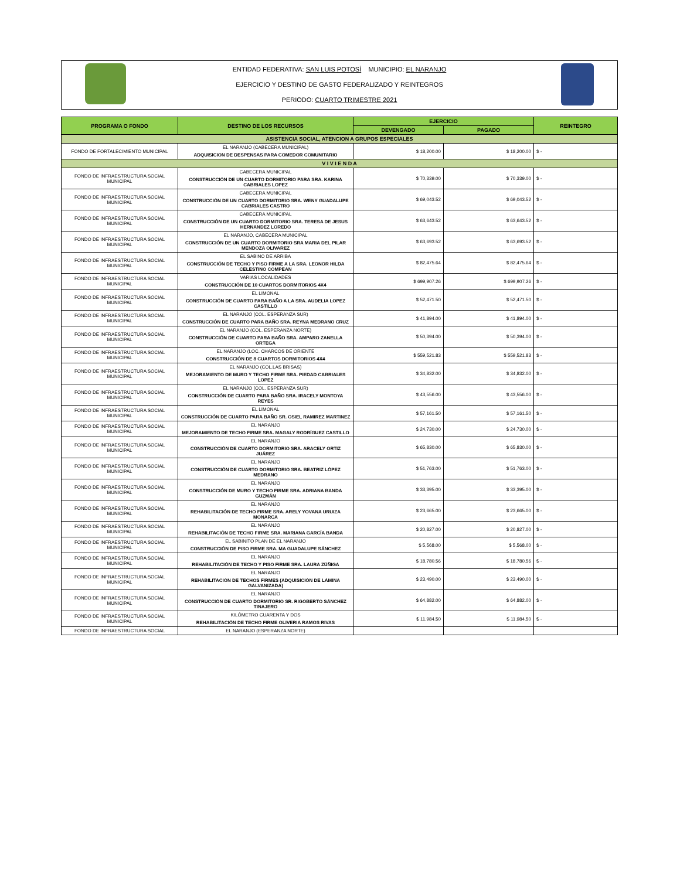ENTIDAD FEDERATIVA: SAN LUIS POTOSÍ MUNICIPIO: EL NARANJO
EJERCICIO Y DESTINO DE GASTO FEDERALIZADO Y REINTEGROS
PERIODO: CUARTO TRIMESTRE 2021
| PROGRAMA O FONDO | DESTINO DE LOS RECURSOS | EJERCICIO | | REINTEGRO |
| --- | --- | --- | --- | --- |
| | | DEVENGADO | PAGADO | |
| ASISTENCIA SOCIAL, ATENCION A GRUPOS ESPECIALES | | | | |
| FONDO DE FORTALECIMIENTO MUNICIPAL | EL NARANJO (CABECERA MUNICIPAL) ADQUISICION DE DESPENSAS PARA COMEDOR COMUNITARIO | $ 18,200.00 | $ 18,200.00 | $ - |
| V I V I E N D A | | | | |
| FONDO DE INFRAESTRUCTURA SOCIAL MUNICIPAL | CABECERA MUNICIPAL CONSTRUCCIÓN DE UN CUARTO DORMITORIO PARA SRA. KARINA CABRIALES LOPEZ | $ 70,339.00 | $ 70,339.00 | $ - |
| FONDO DE INFRAESTRUCTURA SOCIAL MUNICIPAL | CABECERA MUNICIPAL CONSTRUCCIÓN DE UN CUARTO DORMITORIO SRA. WENY GUADALUPE CABRIALES CASTRO | $ 69,043.52 | $ 69,043.52 | $ - |
| FONDO DE INFRAESTRUCTURA SOCIAL MUNICIPAL | CABECERA MUNICIPAL CONSTRUCCIÓN DE UN CUARTO DORMITORIO SRA. TERESA DE JESUS HERNANDEZ LOREDO | $ 63,643.52 | $ 63,643.52 | $ - |
| FONDO DE INFRAESTRUCTURA SOCIAL MUNICIPAL | EL NARANJO, CABECERA MUNICIPAL CONSTRUCCIÓN DE UN CUARTO DORMITORIO SRA MARIA DEL PILAR MENDOZA OLIVAREZ | $ 63,693.52 | $ 63,693.52 | $ - |
| FONDO DE INFRAESTRUCTURA SOCIAL MUNICIPAL | EL SABINO DE ARRIBA CONSTRUCCIÓN DE TECHO Y PISO FIRME A LA SRA. LEONOR HILDA CELESTINO COMPEAN | $ 82,475.64 | $ 82,475.64 | $ - |
| FONDO DE INFRAESTRUCTURA SOCIAL MUNICIPAL | VARIAS LOCALIDADES CONSTRUCCIÓN DE 10 CUARTOS DORMITORIOS 4X4 | $ 699,907.26 | $ 699,907.26 | $ - |
| FONDO DE INFRAESTRUCTURA SOCIAL MUNICIPAL | EL LIMONAL CONSTRUCCIÓN DE CUARTO PARA BAÑO A LA SRA. AUDELIA LOPEZ CASTILLO | $ 52,471.50 | $ 52,471.50 | $ - |
| FONDO DE INFRAESTRUCTURA SOCIAL MUNICIPAL | EL NARANJO (COL. ESPERANZA SUR) CONSTRUCCIÓN DE CUARTO PARA BAÑO SRA. REYNA MEDRANO CRUZ | $ 41,894.00 | $ 41,894.00 | $ - |
| FONDO DE INFRAESTRUCTURA SOCIAL MUNICIPAL | EL NARANJO (COL. ESPERANZA NORTE) CONSTRUCCIÓN DE CUARTO PARA BAÑO SRA. AMPARO ZANELLA ORTEGA | $ 50,394.00 | $ 50,394.00 | $ - |
| FONDO DE INFRAESTRUCTURA SOCIAL MUNICIPAL | EL NARANJO (LOC. CHARCOS DE ORIENTE CONSTRUCCIÓN DE 8 CUARTOS DORMITORIOS 4X4 | $ 559,521.83 | $ 559,521.83 | $ - |
| FONDO DE INFRAESTRUCTURA SOCIAL MUNICIPAL | EL NARANJO (COL.LAS BRISAS) MEJORAMIENTO DE MURO Y TECHO FIRME SRA. PIEDAD CABRIALES LOPEZ | $ 34,832.00 | $ 34,832.00 | $ - |
| FONDO DE INFRAESTRUCTURA SOCIAL MUNICIPAL | EL NARANJO (COL. ESPERANZA SUR) CONSTRUCCIÓN DE CUARTO PARA BAÑO SRA. IRACELY MONTOYA REYES | $ 43,556.00 | $ 43,556.00 | $ - |
| FONDO DE INFRAESTRUCTURA SOCIAL MUNICIPAL | EL LIMONAL CONSTRUCCIÓN DE CUARTO PARA BAÑO SR. OSIEL RAMIREZ MARTINEZ | $ 57,161.50 | $ 57,161.50 | $ - |
| FONDO DE INFRAESTRUCTURA SOCIAL MUNICIPAL | EL NARANJO MEJORAMIENTO DE TECHO FIRME SRA. MAGALY RODRÍGUEZ CASTILLO | $ 24,730.00 | $ 24,730.00 | $ - |
| FONDO DE INFRAESTRUCTURA SOCIAL MUNICIPAL | EL NARANJO CONSTRUCCIÓN DE CUARTO DORMITORIO SRA. ARACELY ORTIZ JUÁREZ | $ 65,830.00 | $ 65,830.00 | $ - |
| FONDO DE INFRAESTRUCTURA SOCIAL MUNICIPAL | EL NARANJO CONSTRUCCIÓN DE CUARTO DORMITORIO SRA. BEATRIZ LÓPEZ MEDRANO | $ 51,763.00 | $ 51,763.00 | $ - |
| FONDO DE INFRAESTRUCTURA SOCIAL MUNICIPAL | EL NARANJO CONSTRUCCIÓN DE MURO Y TECHO FIRME SRA. ADRIANA BANDA GUZMÁN | $ 33,395.00 | $ 33,395.00 | $ - |
| FONDO DE INFRAESTRUCTURA SOCIAL MUNICIPAL | EL NARANJO REHABILITACIÓN DE TECHO FIRME SRA. ARELY YOVANA URUIZA MONARCA | $ 23,665.00 | $ 23,665.00 | $ - |
| FONDO DE INFRAESTRUCTURA SOCIAL MUNICIPAL | EL NARANJO REHABILITACIÓN DE TECHO FIRME SRA. MARIANA GARCÍA BANDA | $ 20,827.00 | $ 20,827.00 | $ - |
| FONDO DE INFRAESTRUCTURA SOCIAL MUNICIPAL | EL SABINITO PLAN DE EL NARANJO CONSTRUCCIÓN DE PISO FIRME SRA. MA GUADALUPE SÁNCHEZ | $ 5,568.00 | $ 5,568.00 | $ - |
| FONDO DE INFRAESTRUCTURA SOCIAL MUNICIPAL | EL NARANJO REHABILITACIÓN DE TECHO Y PISO FIRME SRA. LAURA ZÚÑIGA | $ 18,780.56 | $ 18,780.56 | $ - |
| FONDO DE INFRAESTRUCTURA SOCIAL MUNICIPAL | EL NARANJO REHABILITACIÓN DE TECHOS FIRMES (ADQUISICIÓN DE LÁMINA GALVANIZADA) | $ 23,490.00 | $ 23,490.00 | $ - |
| FONDO DE INFRAESTRUCTURA SOCIAL MUNICIPAL | EL NARANJO CONSTRUCCIÓN DE CUARTO DORMITORIO SR. RIGOBERTO SÁNCHEZ TINAJERO | $ 64,882.00 | $ 64,882.00 | $ - |
| FONDO DE INFRAESTRUCTURA SOCIAL MUNICIPAL | KILÓMETRO CUARENTA Y DOS REHABILITACIÓN DE TECHO FIRME OLIVERIA RAMOS RIVAS | $ 11,984.50 | $ 11,984.50 | $ - |
| FONDO DE INFRAESTRUCTURA SOCIAL | EL NARANJO (ESPERANZA NORTE) | | | |